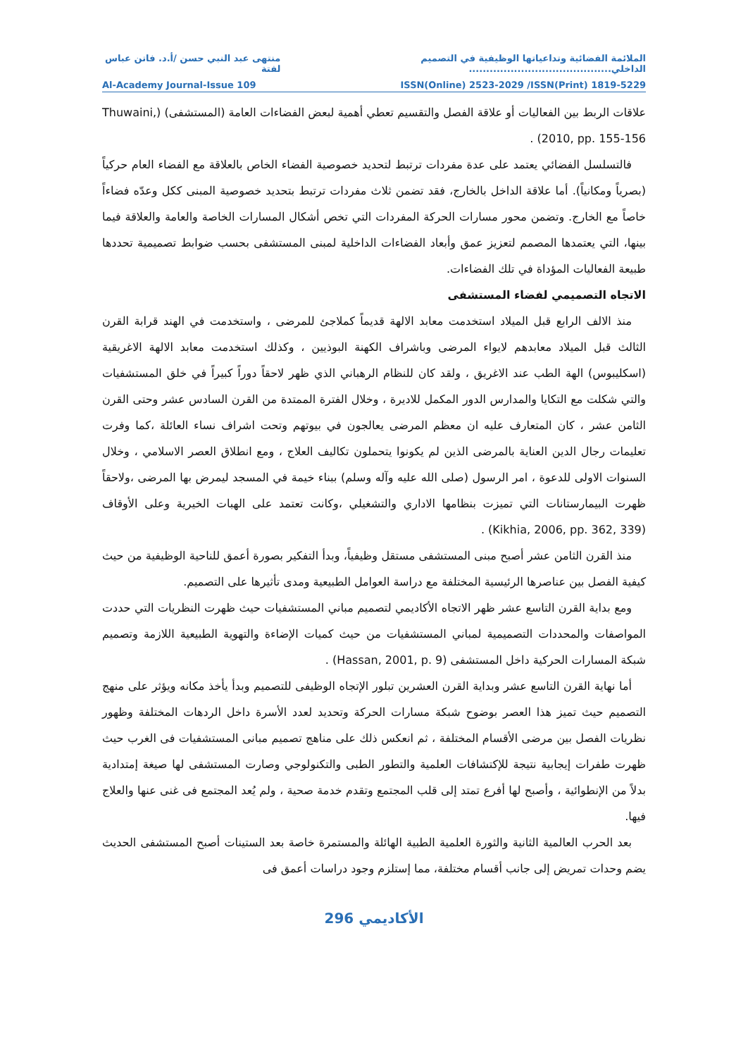الملائمة الفضائية وتداعياتها الوظيفية في التصميم الداخلي......................................... منتهى عبد النبي حسن /أ.د. فاتن عباس لفتة
Al-Academy Journal-Issue 109 ISSN(Online) 2523-2029 /ISSN(Print) 1819-5229
علاقات الربط بين الفعاليات أو علاقة الفصل والتقسيم تعطي أهمية لبعض الفضاءات العامة (المستشفى) (Thuwaini, 2010, pp. 155-156) .
فالتسلسل الفضائي يعتمد على عدة مفردات ترتبط لتحديد خصوصية الفضاء الخاص بالعلاقة مع الفضاء العام حركياً (بصرياً ومكانياً). أما علاقة الداخل بالخارج، فقد تضمن ثلاث مفردات ترتبط بتحديد خصوصية المبنى ككل وعدّه فضاءاً خاصاً مع الخارج. وتضمن محور مسارات الحركة المفردات التي تخص أشكال المسارات الخاصة والعامة والعلاقة فيما بينها، التي يعتمدها المصمم لتعزيز عمق وأبعاد الفضاءات الداخلية لمبنى المستشفى بحسب ضوابط تصميمية تحددها طبيعة الفعاليات المؤداة في تلك الفضاءات.
الاتجاه التصميمي لفضاء المستشفى
منذ الالف الرابع قبل الميلاد استخدمت معابد الالهة قديماً كملاجئ للمرضى ، واستخدمت في الهند قرابة القرن الثالث قبل الميلاد معابدهم لايواء المرضى وباشراف الكهنة البوذيين ، وكذلك استخدمت معابد الالهة الاغريقية (اسكليبوس) الهة الطب عند الاغريق ، ولقد كان للنظام الرهباني الذي ظهر لاحقاً دوراً كبيراً في خلق المستشفيات والتي شكلت مع التكايا والمدارس الدور المكمل للاديرة ، وخلال الفترة الممتدة من القرن السادس عشر وحتى القرن الثامن عشر ، كان المتعارف عليه ان معظم المرضى يعالجون في بيوتهم وتحت اشراف نساء العائلة ،كما وفرت تعليمات رجال الدين العناية بالمرضى الذين لم يكونوا يتحملون تكاليف العلاج ، ومع انطلاق العصر الاسلامي ، وخلال السنوات الاولى للدعوة ، امر الرسول (صلى الله عليه وآله وسلم) ببناء خيمة في المسجد ليمرض بها المرضى ،ولاحقاً ظهرت البيمارستانات التي تميزت بنظامها الاداري والتشغيلي ،وكانت تعتمد على الهبات الخيرية وعلى الأوقاف (Kikhia, 2006, pp. 362, 339) .
منذ القرن الثامن عشر أصبح مبنى المستشفى مستقل وظيفياً، وبدأ التفكير بصورة أعمق للناحية الوظيفية من حيث كيفية الفصل بين عناصرها الرئيسية المختلفة مع دراسة العوامل الطبيعية ومدى تأثيرها على التصميم.
ومع بداية القرن التاسع عشر ظهر الاتجاه الأكاديمي لتصميم مباني المستشفيات حيث ظهرت النظريات التي حددت المواصفات والمحددات التصميمية لمباني المستشفيات من حيث كميات الإضاءة والتهوية الطبيعية اللازمة وتصميم شبكة المسارات الحركية داخل المستشفى (Hassan, 2001, p. 9) .
أما نهاية القرن التاسع عشر وبداية القرن العشرين تبلور الإتجاه الوظيفى للتصميم وبدأ يأخذ مكانه ويؤثر على منهج التصميم حيث تميز هذا العصر بوضوح شبكة مسارات الحركة وتحديد لعدد الأسرة داخل الردهات المختلفة وظهور نظريات الفصل بين مرضى الأقسام المختلفة ، ثم انعكس ذلك على مناهج تصميم مبانى المستشفيات فى الغرب حيث ظهرت طفرات إيجابية نتيجة للإكتشافات العلمية والتطور الطبى والتكنولوجي وصارت المستشفى لها صيغة إمتدادية بدلاً من الإنطوائية ، وأصبح لها أفرع تمتد إلى قلب المجتمع وتقدم خدمة صحية ، ولم يُعد المجتمع فى غنى عنها والعلاج فيها.
بعد الحرب العالمية الثانية والثورة العلمية الطبية الهائلة والمستمرة خاصة بعد الستينات أصبح المستشفى الحديث يضم وحدات تمريض إلى جانب أقسام مختلفة، مما إستلزم وجود دراسات أعمق فى
الأكاديمي 296